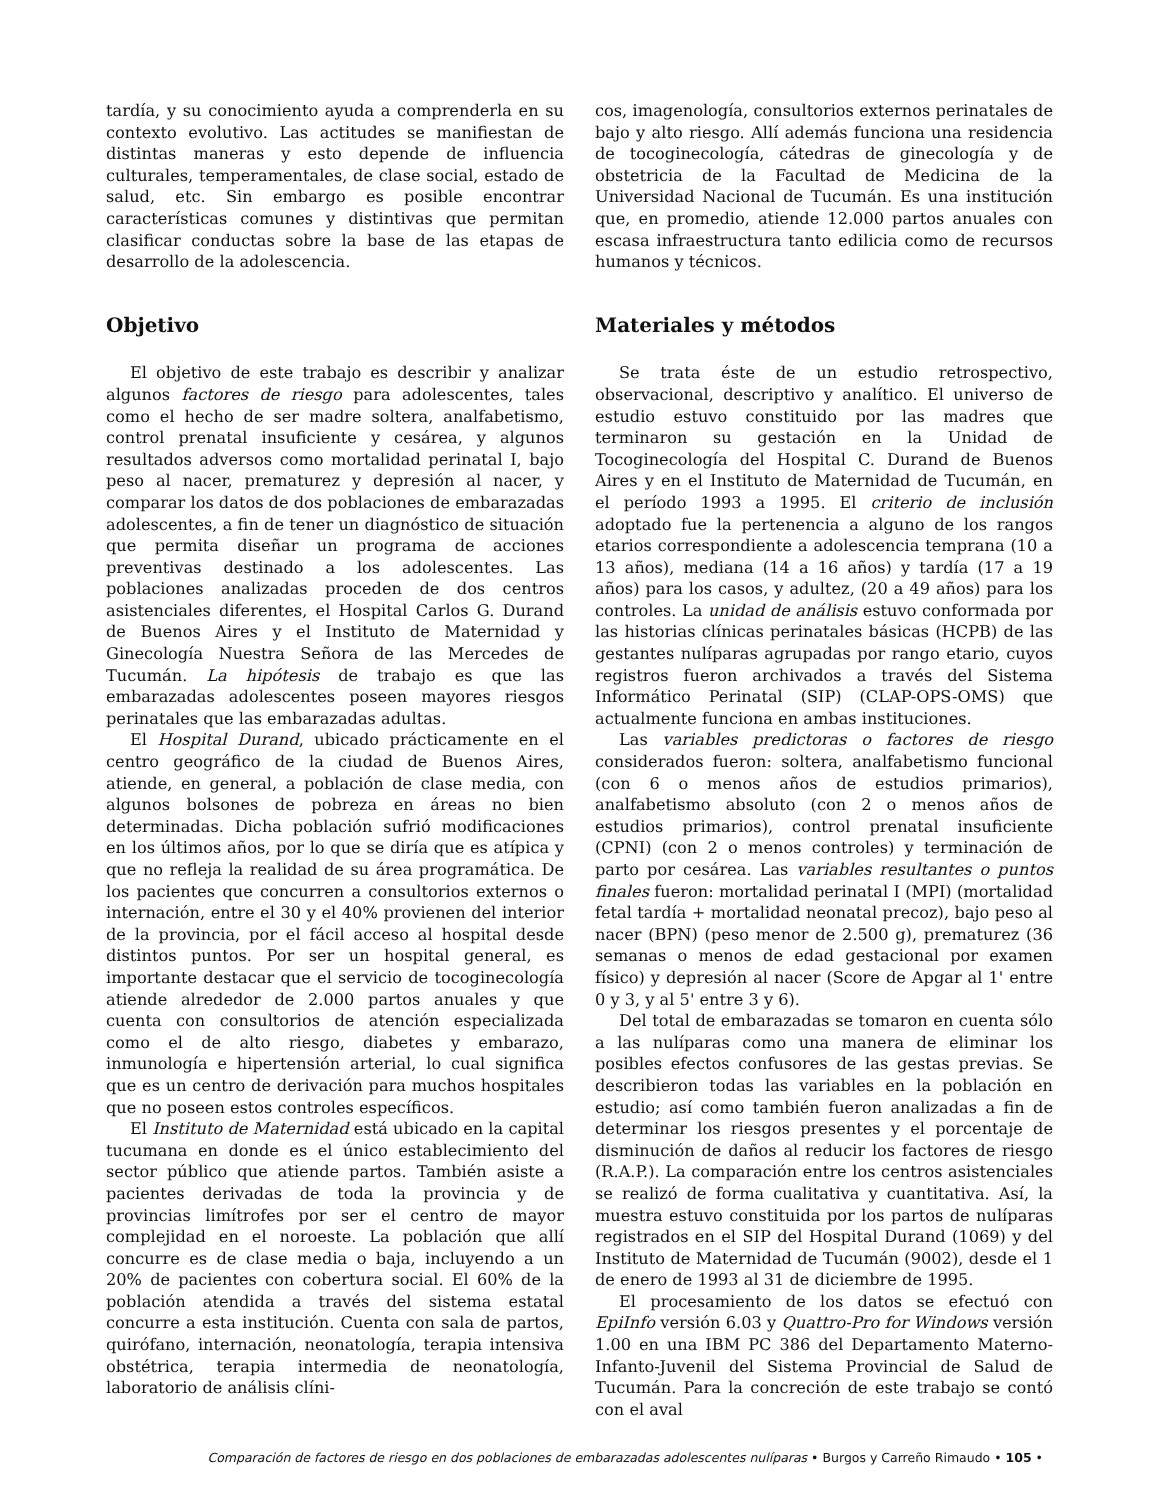tardía, y su conocimiento ayuda a comprenderla en su contexto evolutivo. Las actitudes se manifiestan de distintas maneras y esto depende de influencia culturales, temperamentales, de clase social, estado de salud, etc. Sin embargo es posible encontrar características comunes y distintivas que permitan clasificar conductas sobre la base de las etapas de desarrollo de la adolescencia.
Objetivo
El objetivo de este trabajo es describir y analizar algunos factores de riesgo para adolescentes, tales como el hecho de ser madre soltera, analfabetismo, control prenatal insuficiente y cesárea, y algunos resultados adversos como mortalidad perinatal I, bajo peso al nacer, prematurez y depresión al nacer, y comparar los datos de dos poblaciones de embarazadas adolescentes, a fin de tener un diagnóstico de situación que permita diseñar un programa de acciones preventivas destinado a los adolescentes. Las poblaciones analizadas proceden de dos centros asistenciales diferentes, el Hospital Carlos G. Durand de Buenos Aires y el Instituto de Maternidad y Ginecología Nuestra Señora de las Mercedes de Tucumán. La hipótesis de trabajo es que las embarazadas adolescentes poseen mayores riesgos perinatales que las embarazadas adultas.
El Hospital Durand, ubicado prácticamente en el centro geográfico de la ciudad de Buenos Aires, atiende, en general, a población de clase media, con algunos bolsones de pobreza en áreas no bien determinadas. Dicha población sufrió modificaciones en los últimos años, por lo que se diría que es atípica y que no refleja la realidad de su área programática. De los pacientes que concurren a consultorios externos o internación, entre el 30 y el 40% provienen del interior de la provincia, por el fácil acceso al hospital desde distintos puntos. Por ser un hospital general, es importante destacar que el servicio de tocoginecología atiende alrededor de 2.000 partos anuales y que cuenta con consultorios de atención especializada como el de alto riesgo, diabetes y embarazo, inmunología e hipertensión arterial, lo cual significa que es un centro de derivación para muchos hospitales que no poseen estos controles específicos.
El Instituto de Maternidad está ubicado en la capital tucumana en donde es el único establecimiento del sector público que atiende partos. También asiste a pacientes derivadas de toda la provincia y de provincias limítrofes por ser el centro de mayor complejidad en el noroeste. La población que allí concurre es de clase media o baja, incluyendo a un 20% de pacientes con cobertura social. El 60% de la población atendida a través del sistema estatal concurre a esta institución. Cuenta con sala de partos, quirófano, internación, neonatología, terapia intensiva obstétrica, terapia intermedia de neonatología, laboratorio de análisis clíni-
cos, imagenología, consultorios externos perinatales de bajo y alto riesgo. Allí además funciona una residencia de tocoginecología, cátedras de ginecología y de obstetricia de la Facultad de Medicina de la Universidad Nacional de Tucumán. Es una institución que, en promedio, atiende 12.000 partos anuales con escasa infraestructura tanto edilicia como de recursos humanos y técnicos.
Materiales y métodos
Se trata éste de un estudio retrospectivo, observacional, descriptivo y analítico. El universo de estudio estuvo constituido por las madres que terminaron su gestación en la Unidad de Tocoginecología del Hospital C. Durand de Buenos Aires y en el Instituto de Maternidad de Tucumán, en el período 1993 a 1995. El criterio de inclusión adoptado fue la pertenencia a alguno de los rangos etarios correspondiente a adolescencia temprana (10 a 13 años), mediana (14 a 16 años) y tardía (17 a 19 años) para los casos, y adultez, (20 a 49 años) para los controles. La unidad de análisis estuvo conformada por las historias clínicas perinatales básicas (HCPB) de las gestantes nulíparas agrupadas por rango etario, cuyos registros fueron archivados a través del Sistema Informático Perinatal (SIP) (CLAP-OPS-OMS) que actualmente funciona en ambas instituciones.
Las variables predictoras o factores de riesgo considerados fueron: soltera, analfabetismo funcional (con 6 o menos años de estudios primarios), analfabetismo absoluto (con 2 o menos años de estudios primarios), control prenatal insuficiente (CPNI) (con 2 o menos controles) y terminación de parto por cesárea. Las variables resultantes o puntos finales fueron: mortalidad perinatal I (MPI) (mortalidad fetal tardía + mortalidad neonatal precoz), bajo peso al nacer (BPN) (peso menor de 2.500 g), prematurez (36 semanas o menos de edad gestacional por examen físico) y depresión al nacer (Score de Apgar al 1' entre 0 y 3, y al 5' entre 3 y 6).
Del total de embarazadas se tomaron en cuenta sólo a las nulíparas como una manera de eliminar los posibles efectos confusores de las gestas previas. Se describieron todas las variables en la población en estudio; así como también fueron analizadas a fin de determinar los riesgos presentes y el porcentaje de disminución de daños al reducir los factores de riesgo (R.A.P.). La comparación entre los centros asistenciales se realizó de forma cualitativa y cuantitativa. Así, la muestra estuvo constituida por los partos de nulíparas registrados en el SIP del Hospital Durand (1069) y del Instituto de Maternidad de Tucumán (9002), desde el 1 de enero de 1993 al 31 de diciembre de 1995.
El procesamiento de los datos se efectuó con EpiInfo versión 6.03 y Quattro-Pro for Windows versión 1.00 en una IBM PC 386 del Departamento Materno-Infanto-Juvenil del Sistema Provincial de Salud de Tucumán. Para la concreción de este trabajo se contó con el aval
Comparación de factores de riesgo en dos poblaciones de embarazadas adolescentes nulíparas • Burgos y Carreño Rimaudo • 105 •